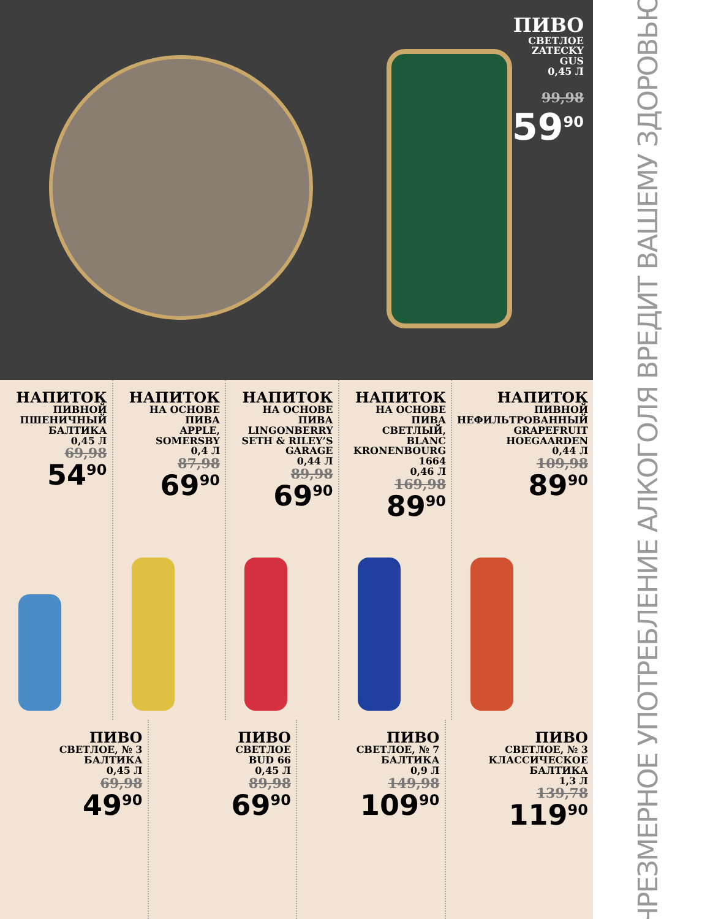ПИВО
СВЕТЛОЕ
ZATECKY GUS
0,45 Л
99,98
59<sup>90</sup>
НАПИТОК
ПИВНОЙ
ПШЕНИЧНЫЙ
БАЛТИКА
0,45 Л
69,98
54<sup>90</sup>
НАПИТОК
НА ОСНОВЕ ПИВА
APPLE, SOMERSBY
0,4 Л
87,98
69<sup>90</sup>
НАПИТОК
НА ОСНОВЕ ПИВА
LINGONBERRY
SETH & RILEY’S
GARAGE
0,44 Л
89,98
69<sup>90</sup>
НАПИТОК
НА ОСНОВЕ ПИВА
СВЕТЛЫЙ, BLANC
KRONENBOURG 1664
0,46 Л
169,98
89<sup>90</sup>
НАПИТОК
ПИВНОЙ
НЕФИЛЬТРОВАННЫЙ
GRAPEFRUIT
HOEGAARDEN
0,44 Л
109,98
89<sup>90</sup>
ПИВО
СВЕТЛОЕ, № 3
БАЛТИКА
0,45 Л
69,98
49<sup>90</sup>
ПИВО
СВЕТЛОЕ
BUD 66
0,45 Л
89,98
69<sup>90</sup>
ПИВО
СВЕТЛОЕ, № 7
БАЛТИКА
0,9 Л
149,98
109<sup>90</sup>
ПИВО
СВЕТЛОЕ, № 3
КЛАССИЧЕСКОЕ
БАЛТИКА
1,3 Л
139,78
119<sup>90</sup>
ЧРЕЗМЕРНОЕ УПОТРЕБЛЕНИЕ АЛКОГОЛЯ ВРЕДИТ ВАШЕМУ ЗДОРОВЬЮ